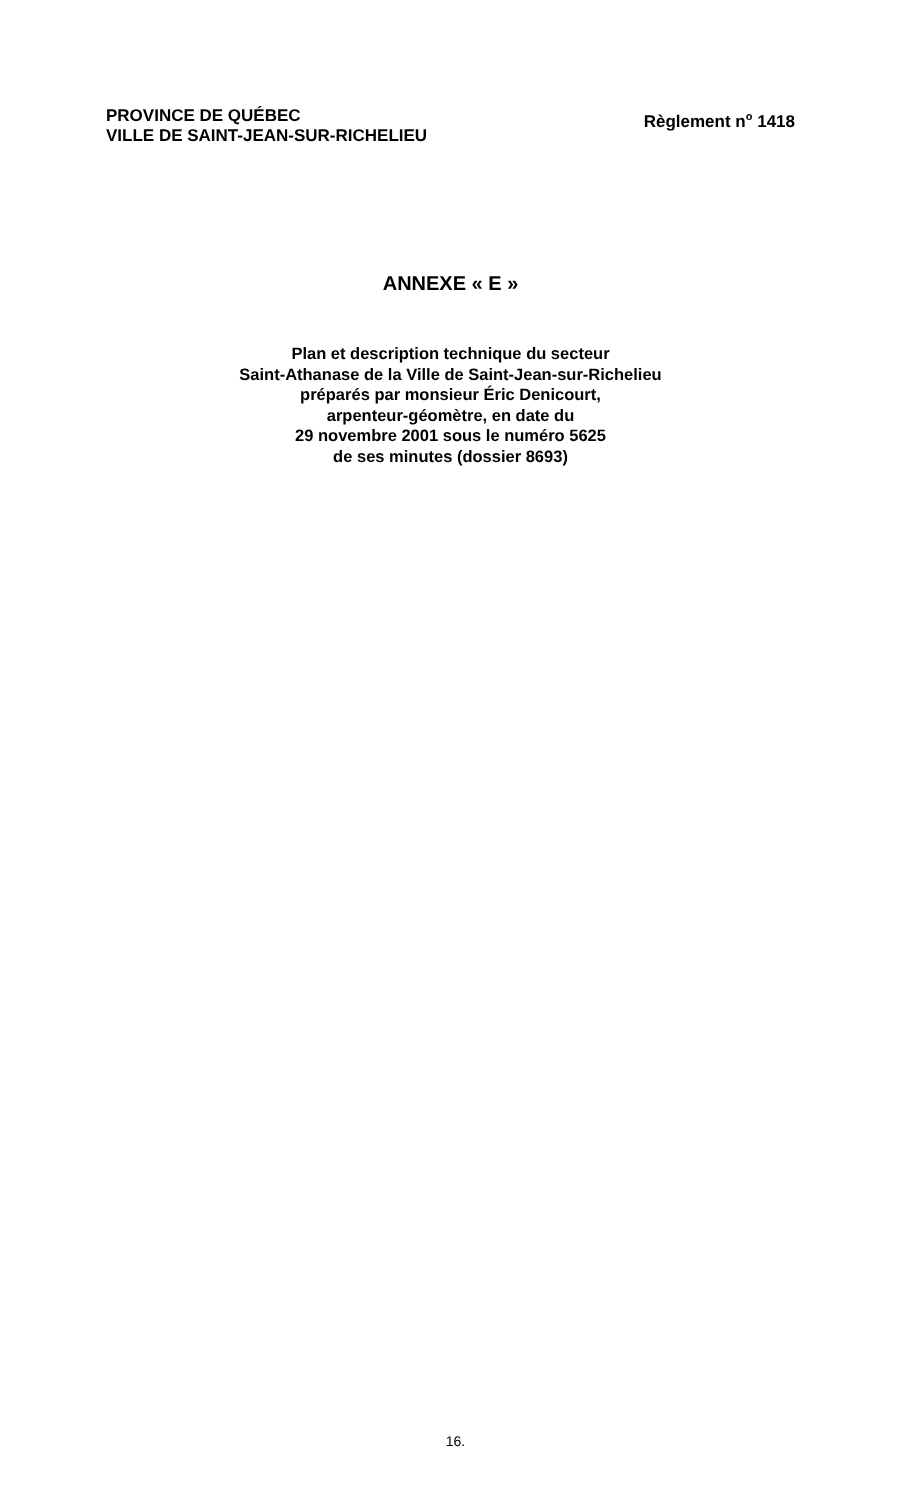PROVINCE DE QUÉBEC
VILLE DE SAINT-JEAN-SUR-RICHELIEU
Règlement n<sup>o</sup> 1418
ANNEXE « E »
Plan et description technique du secteur
Saint-Athanase de la Ville de Saint-Jean-sur-Richelieu
préparés par monsieur Éric Denicourt,
arpenteur-géomètre, en date du
29 novembre 2001 sous le numéro 5625
de ses minutes (dossier 8693)
16.